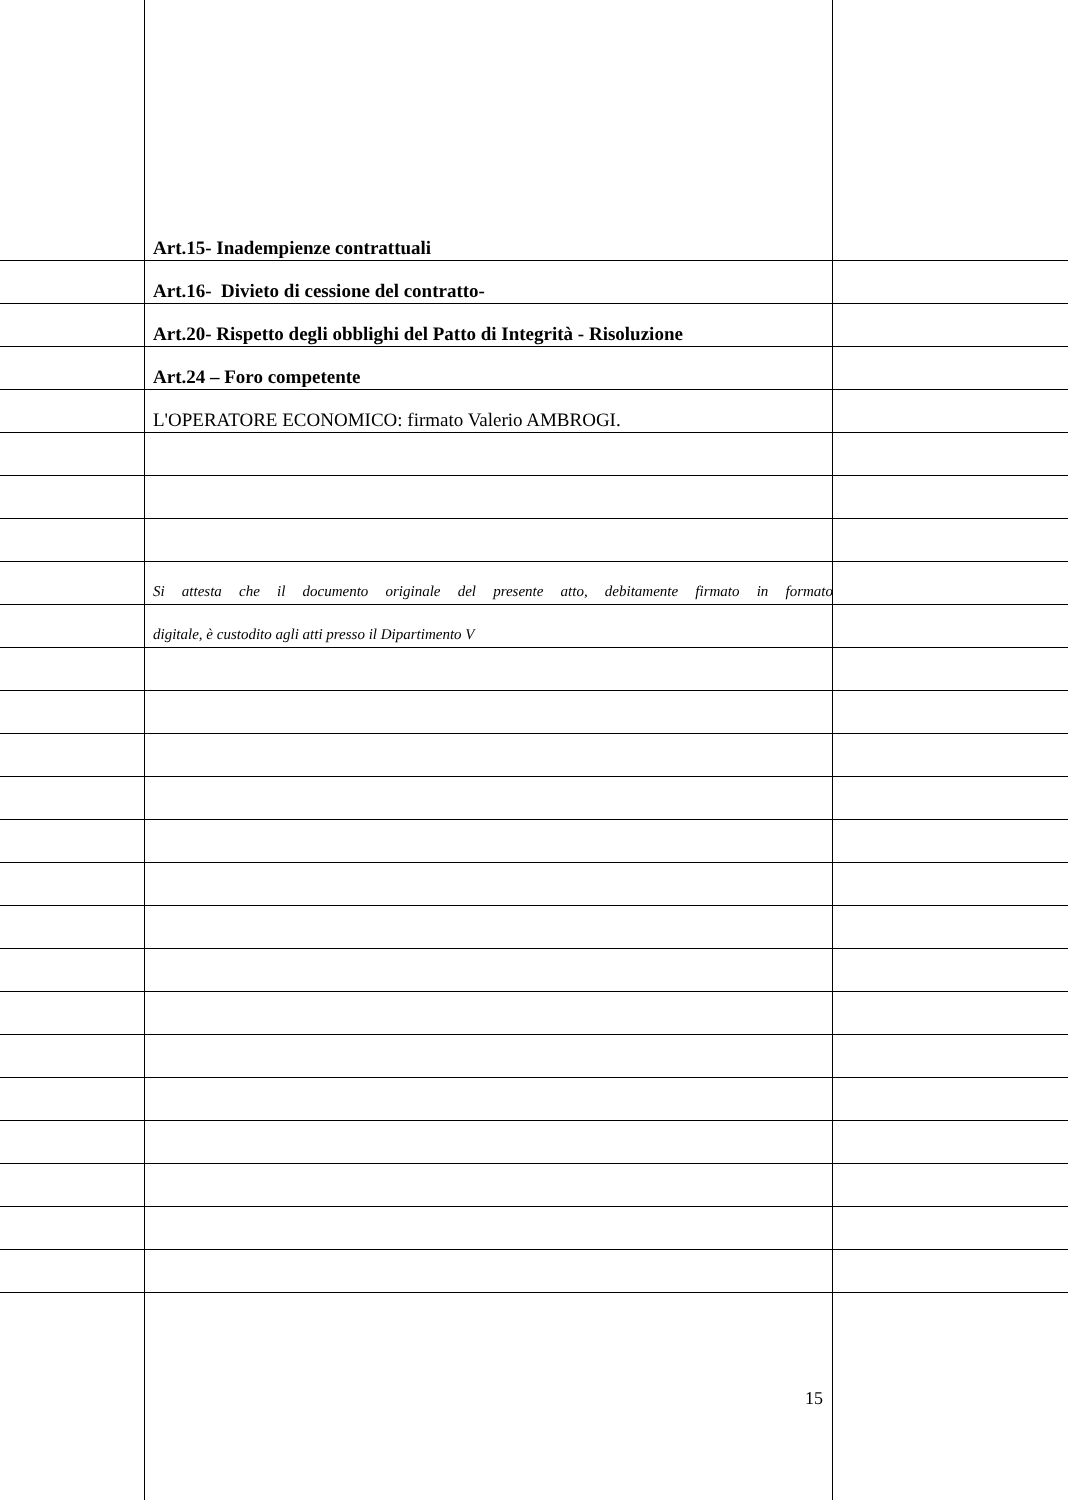Art.15- Inadempienze contrattuali
Art.16- Divieto di cessione del contratto-
Art.20- Rispetto degli obblighi del Patto di Integrità - Risoluzione
Art.24 – Foro competente
L'OPERATORE ECONOMICO: firmato Valerio AMBROGI.
Si attesta che il documento originale del presente atto, debitamente firmato in formato
digitale, è custodito agli atti presso il Dipartimento V
15